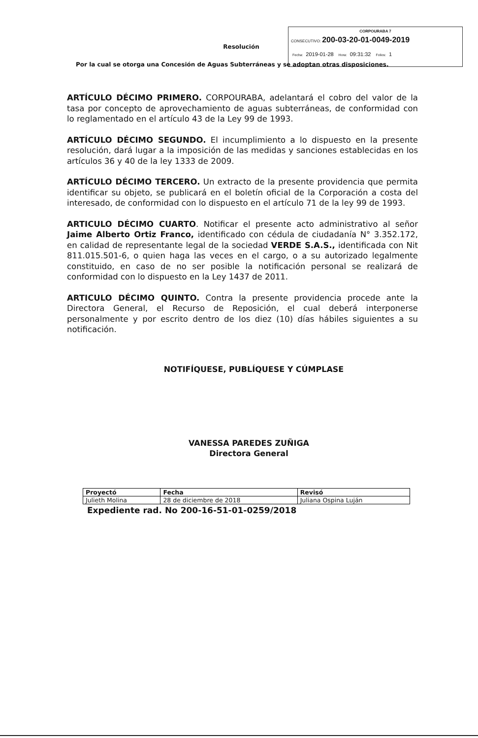CORPOURABA 7
CONSECUTIVO: 200-03-20-01-0049-2019
Fecha: 2019-01-28 Hora: 09:31:32 Folios: 1
Resolución
Por la cual se otorga una Concesión de Aguas Subterráneas y se adoptan otras disposiciones.
ARTÍCULO DÉCIMO PRIMERO. CORPOURABA, adelantará el cobro del valor de la tasa por concepto de aprovechamiento de aguas subterráneas, de conformidad con lo reglamentado en el artículo 43 de la Ley 99 de 1993.
ARTÍCULO DÉCIMO SEGUNDO. El incumplimiento a lo dispuesto en la presente resolución, dará lugar a la imposición de las medidas y sanciones establecidas en los artículos 36 y 40 de la ley 1333 de 2009.
ARTÍCULO DÉCIMO TERCERO. Un extracto de la presente providencia que permita identificar su objeto, se publicará en el boletín oficial de la Corporación a costa del interesado, de conformidad con lo dispuesto en el artículo 71 de la ley 99 de 1993.
ARTICULO DÉCIMO CUARTO. Notificar el presente acto administrativo al señor Jaime Alberto Ortiz Franco, identificado con cédula de ciudadanía N° 3.352.172, en calidad de representante legal de la sociedad VERDE S.A.S., identificada con Nit 811.015.501-6, o quien haga las veces en el cargo, o a su autorizado legalmente constituido, en caso de no ser posible la notificación personal se realizará de conformidad con lo dispuesto en la Ley 1437 de 2011.
ARTICULO DÉCIMO QUINTO. Contra la presente providencia procede ante la Directora General, el Recurso de Reposición, el cual deberá interponerse personalmente y por escrito dentro de los diez (10) días hábiles siguientes a su notificación.
NOTIFÍQUESE, PUBLÍQUESE Y CÚMPLASE
VANESSA PAREDES ZUÑIGA
Directora General
| Proyectó | Fecha | Revisó |
| --- | --- | --- |
| Julieth Molina | 28 de diciembre de 2018 | Juliana Ospina Luján |
Expediente rad. No 200-16-51-01-0259/2018